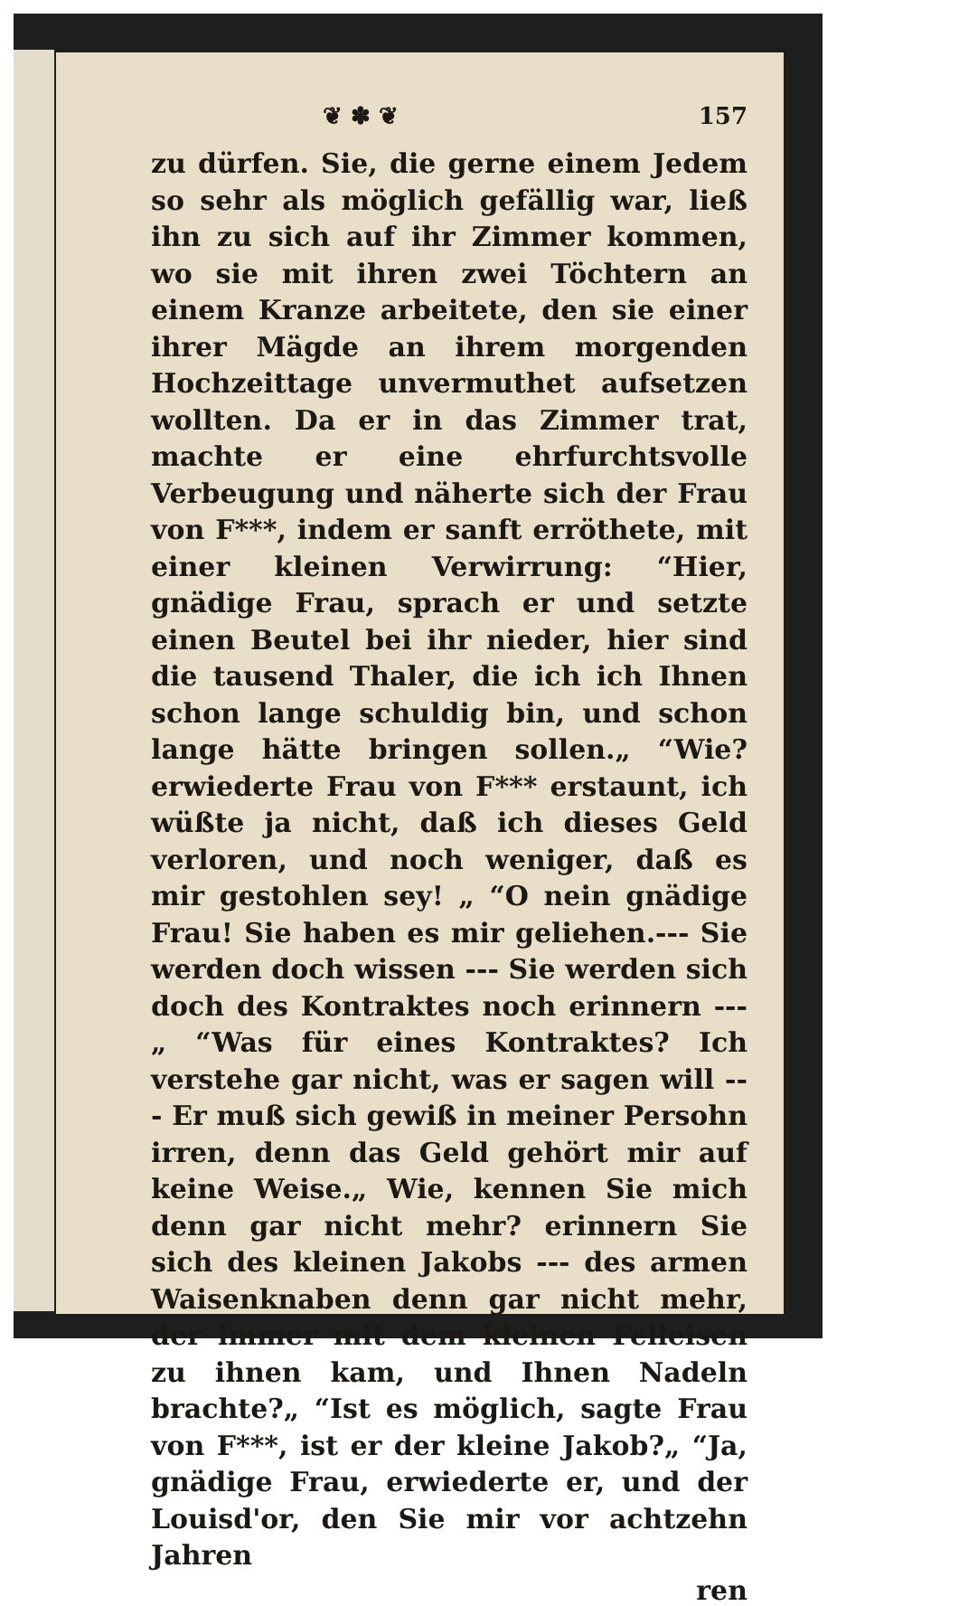❦ ✽ ❦ 157
zu dürfen. Sie, die gerne einem Jedem so sehr als möglich gefällig war, ließ ihn zu sich auf ihr Zimmer kommen, wo sie mit ihren zwei Töchtern an einem Kranze arbeitete, den sie einer ihrer Mägde an ihrem morgenden Hochzeittage unvermuthet aufsetzen wollten. Da er in das Zimmer trat, machte er eine ehrfurchtsvolle Verbeugung und näherte sich der Frau von F***, indem er sanft erröthete, mit einer kleinen Verwirrung: “Hier, gnädige Frau, sprach er und setzte einen Beutel bei ihr nieder, hier sind die tausend Thaler, die ich ich Ihnen schon lange schuldig bin, und schon lange hätte bringen sollen.„ “Wie? erwiederte Frau von F*** erstaunt, ich wüßte ja nicht, daß ich dieses Geld verloren, und noch weniger, daß es mir gestohlen sey! „ “O nein gnädige Frau! Sie haben es mir geliehen.--- Sie werden doch wissen --- Sie werden sich doch des Kontraktes noch erinnern --- „ “Was für eines Kontraktes? Ich verstehe gar nicht, was er sagen will --- Er muß sich gewiß in meiner Persohn irren, denn das Geld gehört mir auf keine Weise.„ Wie, kennen Sie mich denn gar nicht mehr? erinnern Sie sich des kleinen Jakobs --- des armen Waisenknaben denn gar nicht mehr, der immer mit dem kleinen Felleisen zu ihnen kam, und Ihnen Nadeln brachte?„ “Ist es möglich, sagte Frau von F***, ist er der kleine Jakob?„ “Ja, gnädige Frau, erwiederte er, und der Louisd'or, den Sie mir vor achtzehn Jahren
ren